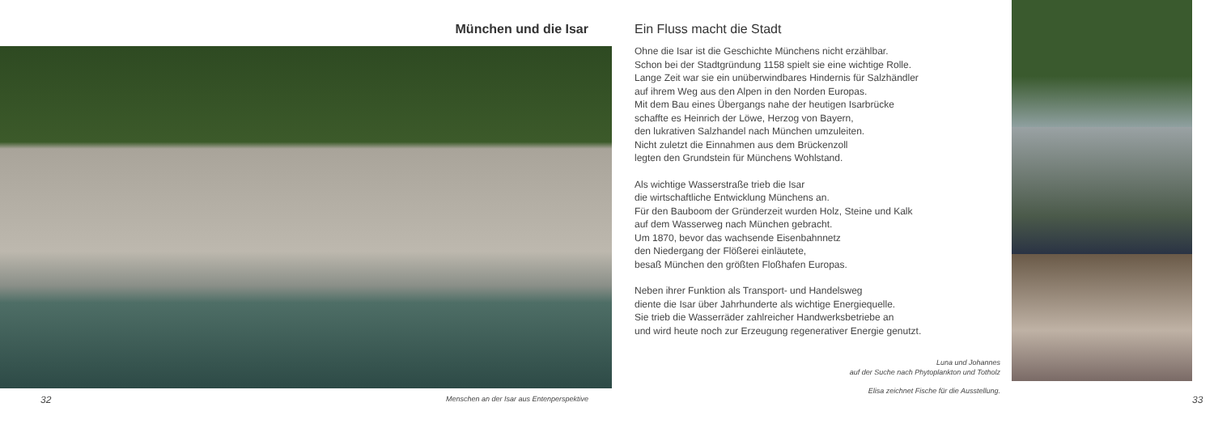München und die Isar
Menschen an der Isar aus Entenperspektive
32
Ein Fluss macht die Stadt
Ohne die Isar ist die Geschichte Münchens nicht erzählbar.
Schon bei der Stadtgründung 1158 spielt sie eine wichtige Rolle.
Lange Zeit war sie ein unüberwindbares Hindernis für Salzhändler
auf ihrem Weg aus den Alpen in den Norden Europas.
Mit dem Bau eines Übergangs nahe der heutigen Isarbrücke
schaffte es Heinrich der Löwe, Herzog von Bayern,
den lukrativen Salzhandel nach München umzuleiten.
Nicht zuletzt die Einnahmen aus dem Brückenzoll
legten den Grundstein für Münchens Wohlstand.
Als wichtige Wasserstraße trieb die Isar
die wirtschaftliche Entwicklung Münchens an.
Für den Bauboom der Gründerzeit wurden Holz, Steine und Kalk
auf dem Wasserweg nach München gebracht.
Um 1870, bevor das wachsende Eisenbahnnetz
den Niedergang der Flößerei einläutete,
besaß München den größten Floßhafen Europas.
Neben ihrer Funktion als Transport- und Handelsweg
diente die Isar über Jahrhunderte als wichtige Energiequelle.
Sie trieb die Wasserräder zahlreicher Handwerksbetriebe an
und wird heute noch zur Erzeugung regenerativer Energie genutzt.
Luna und Johannes
auf der Suche nach Phytoplankton und Totholz
Elisa zeichnet Fische für die Ausstellung.
33